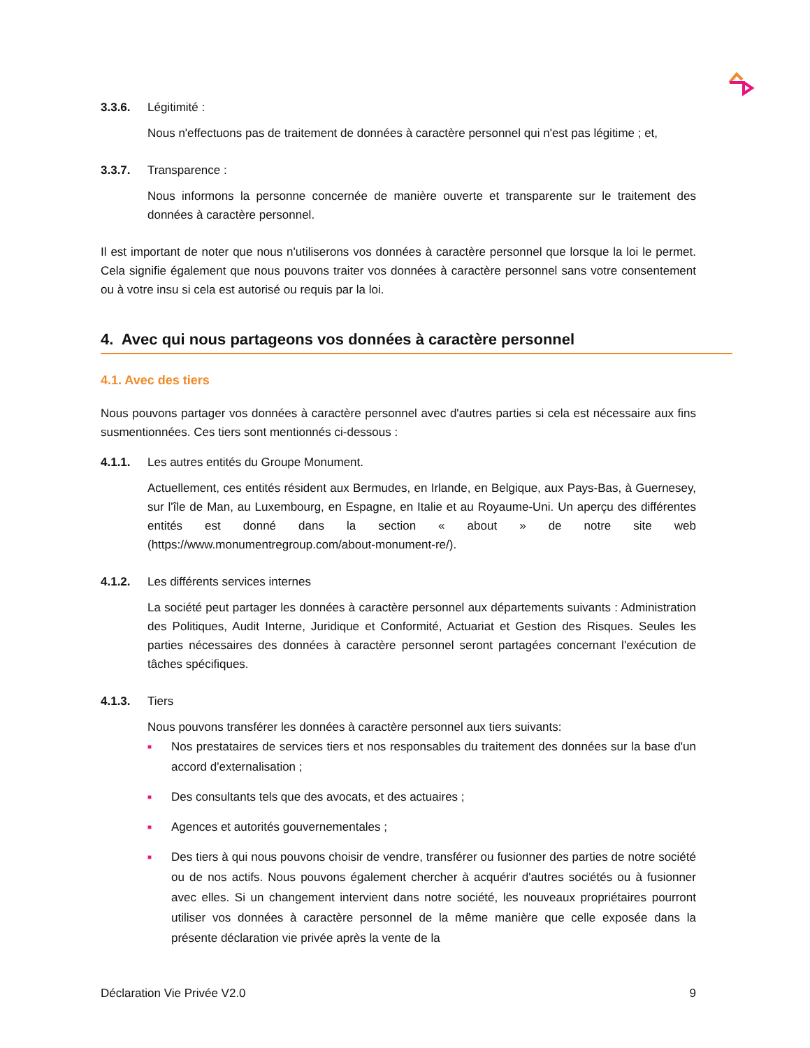3.3.6. Légitimité :
Nous n'effectuons pas de traitement de données à caractère personnel qui n'est pas légitime ; et,
3.3.7. Transparence :
Nous informons la personne concernée de manière ouverte et transparente sur le traitement des données à caractère personnel.
Il est important de noter que nous n'utiliserons vos données à caractère personnel que lorsque la loi le permet. Cela signifie également que nous pouvons traiter vos données à caractère personnel sans votre consentement ou à votre insu si cela est autorisé ou requis par la loi.
4. Avec qui nous partageons vos données à caractère personnel
4.1. Avec des tiers
Nous pouvons partager vos données à caractère personnel avec d'autres parties si cela est nécessaire aux fins susmentionnées. Ces tiers sont mentionnés ci-dessous :
4.1.1. Les autres entités du Groupe Monument.
Actuellement, ces entités résident aux Bermudes, en Irlande, en Belgique, aux Pays-Bas, à Guernesey, sur l'île de Man, au Luxembourg, en Espagne, en Italie et au Royaume-Uni. Un aperçu des différentes entités est donné dans la section « about » de notre site web (https://www.monumentregroup.com/about-monument-re/).
4.1.2. Les différents services internes
La société peut partager les données à caractère personnel aux départements suivants : Administration des Politiques, Audit Interne, Juridique et Conformité, Actuariat et Gestion des Risques. Seules les parties nécessaires des données à caractère personnel seront partagées concernant l'exécution de tâches spécifiques.
4.1.3. Tiers
Nous pouvons transférer les données à caractère personnel aux tiers suivants:
■ Nos prestataires de services tiers et nos responsables du traitement des données sur la base d'un accord d'externalisation ;
■ Des consultants tels que des avocats, et des actuaires ;
■ Agences et autorités gouvernementales ;
■ Des tiers à qui nous pouvons choisir de vendre, transférer ou fusionner des parties de notre société ou de nos actifs. Nous pouvons également chercher à acquérir d'autres sociétés ou à fusionner avec elles. Si un changement intervient dans notre société, les nouveaux propriétaires pourront utiliser vos données à caractère personnel de la même manière que celle exposée dans la présente déclaration vie privée après la vente de la
Déclaration Vie Privée V2.0 9